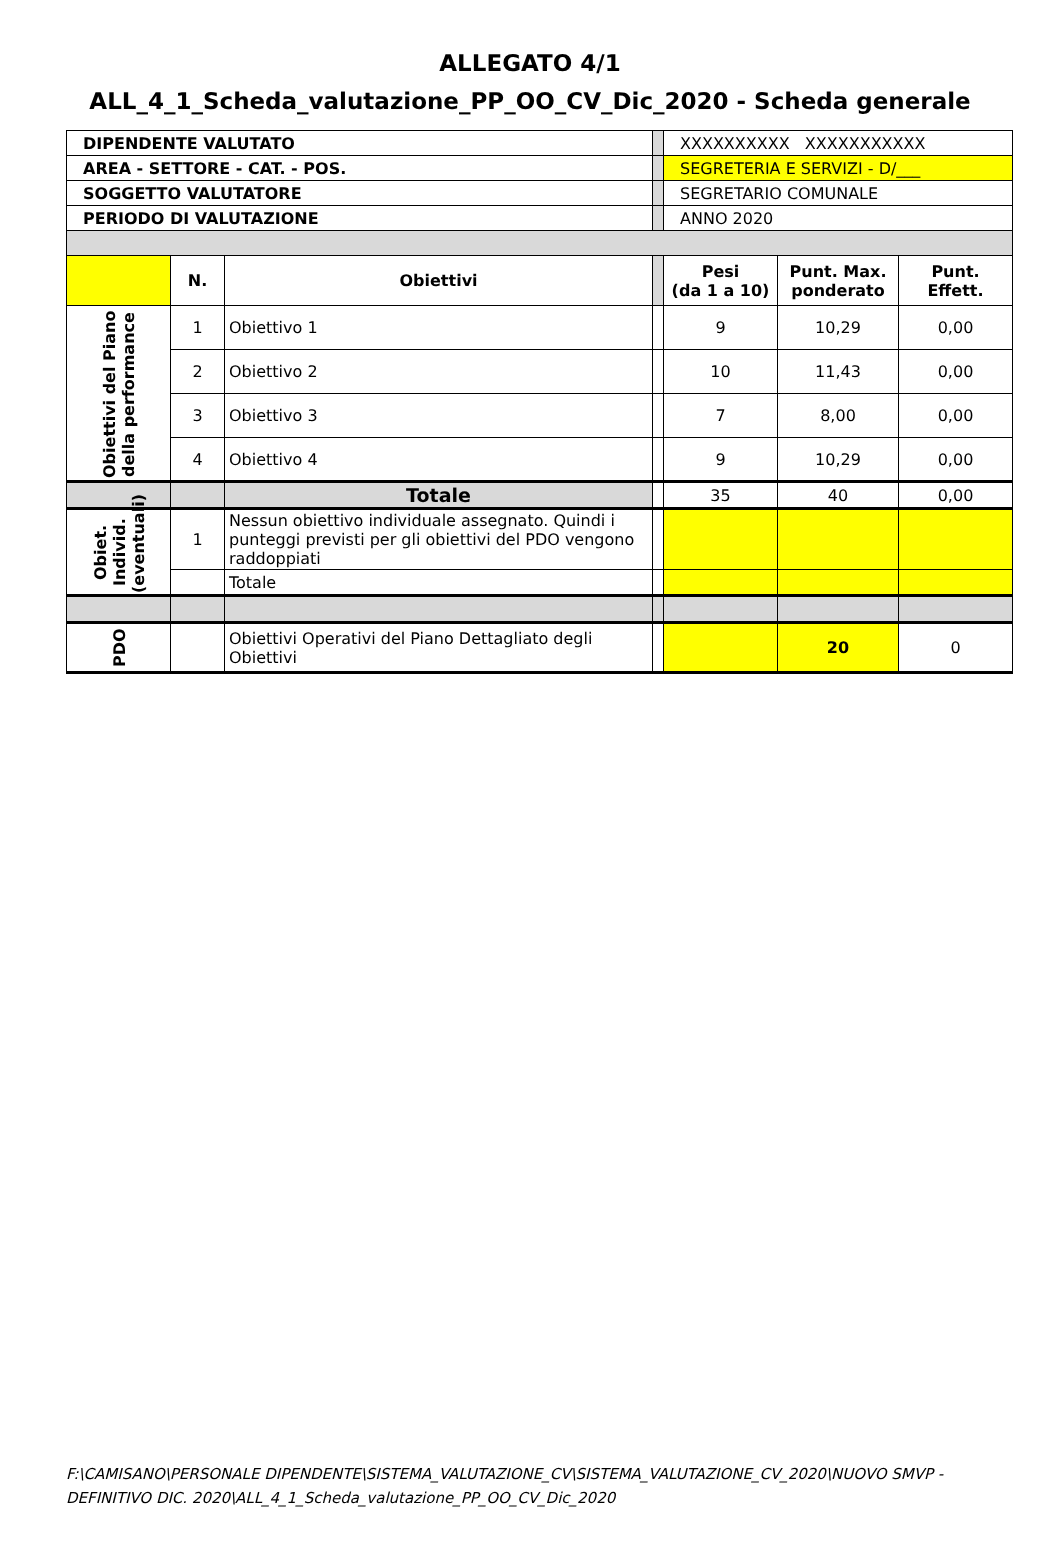ALLEGATO 4/1
ALL_4_1_Scheda_valutazione_PP_OO_CV_Dic_2020 - Scheda generale
| DIPENDENTE VALUTATO | | | | XXXXXXXXXX XXXXXXXXXXX | | |
| AREA - SETTORE - CAT. - POS. | | | | SEGRETERIA E SERVIZI - D/___ | | |
| SOGGETTO VALUTATORE | | | | SEGRETARIO COMUNALE | | |
| PERIODO DI VALUTAZIONE | | | | ANNO 2020 | | |
| | N. | Obiettivi | | Pesi (da 1 a 10) | Punt. Max. ponderato | Punt. Effett. |
| Obiettivi del Piano della performance | 1 | Obiettivo 1 | | 9 | 10,29 | 0,00 |
| | 2 | Obiettivo 2 | | 10 | 11,43 | 0,00 |
| | 3 | Obiettivo 3 | | 7 | 8,00 | 0,00 |
| | 4 | Obiettivo 4 | | 9 | 10,29 | 0,00 |
| | | Totale | | 35 | 40 | 0,00 |
| Obiet. Individ. (eventuali) | 1 | Nessun obiettivo individuale assegnato. Quindi i punteggi previsti per gli obiettivi del PDO vengono raddoppiati | | | | |
| | | Totale | | | | |
| PDO | | Obiettivi Operativi del Piano Dettagliato degli Obiettivi | | | 20 | 0 |
F:\CAMISANO\PERSONALE DIPENDENTE\SISTEMA_VALUTAZIONE_CV\SISTEMA_VALUTAZIONE_CV_2020\NUOVO SMVP - DEFINITIVO DIC. 2020\ALL_4_1_Scheda_valutazione_PP_OO_CV_Dic_2020